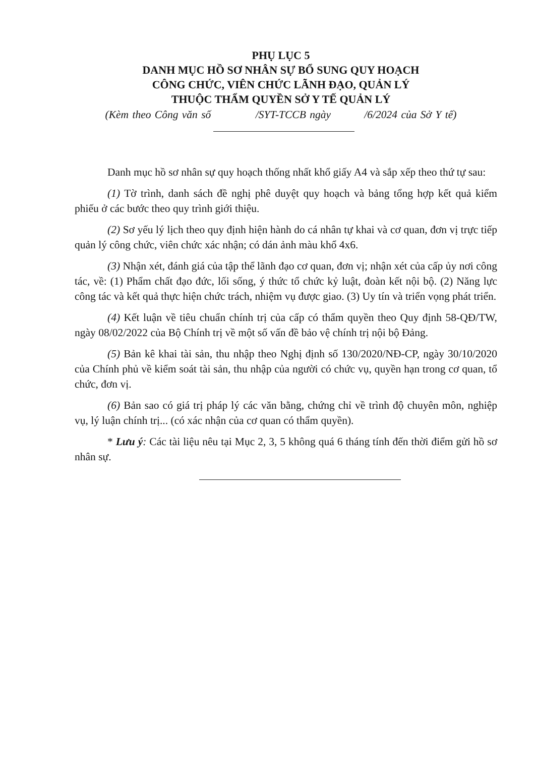PHỤ LỤC 5
DANH MỤC HỒ SƠ NHÂN SỰ BỔ SUNG QUY HOẠCH
CÔNG CHỨC, VIÊN CHỨC LÃNH ĐẠO, QUẢN LÝ
THUỘC THẨM QUYỀN SỞ Y TẾ QUẢN LÝ
(Kèm theo Công văn số /SYT-TCCB ngày /6/2024 của Sở Y tế)
Danh mục hồ sơ nhân sự quy hoạch thống nhất khổ giấy A4 và sắp xếp theo thứ tự sau:
(1) Tờ trình, danh sách đề nghị phê duyệt quy hoạch và bảng tổng hợp kết quả kiểm phiếu ở các bước theo quy trình giới thiệu.
(2) Sơ yếu lý lịch theo quy định hiện hành do cá nhân tự khai và cơ quan, đơn vị trực tiếp quản lý công chức, viên chức xác nhận; có dán ảnh màu khổ 4x6.
(3) Nhận xét, đánh giá của tập thể lãnh đạo cơ quan, đơn vị; nhận xét của cấp ủy nơi công tác, về: (1) Phẩm chất đạo đức, lối sống, ý thức tổ chức kỷ luật, đoàn kết nội bộ. (2) Năng lực công tác và kết quả thực hiện chức trách, nhiệm vụ được giao. (3) Uy tín và triển vọng phát triển.
(4) Kết luận về tiêu chuẩn chính trị của cấp có thẩm quyền theo Quy định 58-QĐ/TW, ngày 08/02/2022 của Bộ Chính trị về một số vấn đề bảo vệ chính trị nội bộ Đảng.
(5) Bản kê khai tài sản, thu nhập theo Nghị định số 130/2020/NĐ-CP, ngày 30/10/2020 của Chính phủ về kiểm soát tài sản, thu nhập của người có chức vụ, quyền hạn trong cơ quan, tổ chức, đơn vị.
(6) Bản sao có giá trị pháp lý các văn bằng, chứng chỉ về trình độ chuyên môn, nghiệp vụ, lý luận chính trị... (có xác nhận của cơ quan có thẩm quyền).
* Lưu ý: Các tài liệu nêu tại Mục 2, 3, 5 không quá 6 tháng tính đến thời điểm gửi hồ sơ nhân sự.